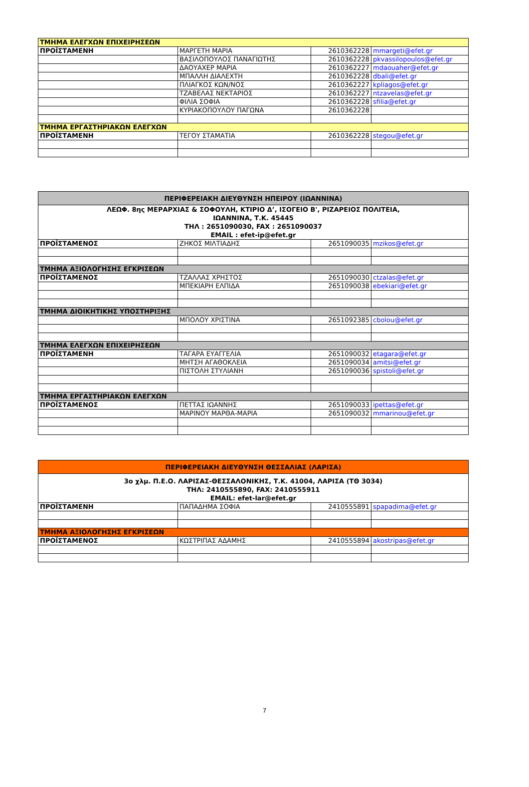| ΤΜΗΜΑ ΕΛΕΓΧΩΝ ΕΠΙΧΕΙΡΗΣΕΩΝ | | | |
| ΠΡΟΪΣΤΑΜΕΝΗ | ΜΑΡΓΕΤΗ ΜΑΡΙΑ | 2610362228 | mmargeti@efet.gr |
| | ΒΑΣΙΛΟΠΟΥΛΟΣ ΠΑΝΑΓΙΩΤΗΣ | 2610362228 | pkvassilopoulos@efet.gr |
| | ΔΑΟΥΑΧΕΡ ΜΑΡΙΑ | 2610362227 | mdaouaher@efet.gr |
| | ΜΠΑΛΛΗ ΔΙΑΛΕΧΤΗ | 2610362228 | dbali@efet.gr |
| | ΠΛΙΑΓΚΟΣ ΚΩΝ/ΝΟΣ | 2610362227 | kpliagos@efet.gr |
| | ΤΖΑΒΕΛΑΣ ΝΕΚΤΑΡΙΟΣ | 2610362227 | ntzavelas@efet.gr |
| | ΦΙΛΙΑ ΣΟΦΙΑ | 2610362228 | sfilia@efet.gr |
| | ΚΥΡΙΑΚΟΠΟΥΛΟΥ ΠΑΓΩΝΑ | 2610362228 | |
| ΤΜΗΜΑ ΕΡΓΑΣΤΗΡΙΑΚΩΝ ΕΛΕΓΧΩΝ | | | |
| ΠΡΟΪΣΤΑΜΕΝΗ | ΤΕΓΟΥ ΣΤΑΜΑΤΙΑ | 2610362228 | stegou@efet.gr |
| ΠΕΡΙΦΕΡΕΙΑΚΗ ΔΙΕΥΘΥΝΣΗ ΗΠΕΙΡΟΥ (ΙΩΑΝΝΙΝΑ) | | | |
| ΛΕΩΦ. 8ης ΜΕΡΑΡΧΙΑΣ & ΣΟΦΟΥΛΗ, ΚΤΙΡΙΟ Δ’, ΙΣΟΓΕΙΟ Β', ΡΙΖΑΡΕΙΟΣ ΠΟΛΙΤΕΙΑ, ΙΩΑΝΝΙΝΑ, Τ.Κ. 45445 ΤΗΛ : 2651090030, FAX : 2651090037 EMAIL : efet-ip@efet.gr | | | |
| ΠΡΟΪΣΤΑΜΕΝΟΣ | ΖΗΚΟΣ ΜΙΛΤΙΑΔΗΣ | 2651090035 | mzikos@efet.gr |
| ΤΜΗΜΑ ΑΞΙΟΛΟΓΗΣΗΣ ΕΓΚΡΙΣΕΩΝ | | | |
| ΠΡΟΪΣΤΑΜΕΝΟΣ | ΤΖΑΛΛΑΣ ΧΡΗΣΤΟΣ | 2651090030 | ctzalas@efet.gr |
| | ΜΠΕΚΙΑΡΗ ΕΛΠΙΔΑ | 2651090038 | ebekiari@efet.gr |
| ΤΜΗΜΑ ΔΙΟΙΚΗΤΙΚΗΣ ΥΠΟΣΤΗΡΙΞΗΣ | | | |
| | ΜΠΟΛΟΥ ΧΡΙΣΤΙΝΑ | 2651092385 | cbolou@efet.gr |
| ΤΜΗΜΑ ΕΛΕΓΧΩΝ ΕΠΙΧΕΙΡΗΣΕΩΝ | | | |
| ΠΡΟΪΣΤΑΜΕΝΗ | ΤΑΓΑΡΑ ΕΥΑΓΓΕΛΙΑ | 2651090032 | etagara@efet.gr |
| | ΜΗΤΣΗ ΑΓΑΘΟΚΛΕΙΑ | 2651090034 | amitsi@efet.gr |
| | ΠΙΣΤΟΛΗ ΣΤΥΛΙΑΝΗ | 2651090036 | spistoli@efet.gr |
| ΤΜΗΜΑ ΕΡΓΑΣΤΗΡΙΑΚΩΝ ΕΛΕΓΧΩΝ | | | |
| ΠΡΟΪΣΤΑΜΕΝΟΣ | ΠΕΤΤΑΣ ΙΩΑΝΝΗΣ | 2651090033 | ipettas@efet.gr |
| | ΜΑΡΙΝΟΥ ΜΑΡΘΑ-ΜΑΡΙΑ | 2651090032 | mmarinou@efet.gr |
| ΠΕΡΙΦΕΡΕΙΑΚΗ ΔΙΕΥΘΥΝΣΗ ΘΕΣΣΑΛΙΑΣ (ΛΑΡΙΣΑ) | | | |
| 3ο χλμ. Π.Ε.Ο. ΛΑΡΙΣΑΣ-ΘΕΣΣΑΛΟΝΙΚΗΣ, Τ.Κ. 41004, ΛΑΡΙΣΑ (ΤΘ 3034) ΤΗΛ: 2410555890, FAX: 2410555911 EMAIL: efet-lar@efet.gr | | | |
| ΠΡΟΪΣΤΑΜΕΝΗ | ΠΑΠΑΔΗΜΑ ΣΟΦΙΑ | 2410555891 | spapadima@efet.gr |
| ΤΜΗΜΑ ΑΞΙΟΛΟΓΗΣΗΣ ΕΓΚΡΙΣΕΩΝ | | | |
| ΠΡΟΪΣΤΑΜΕΝΟΣ | ΚΩΣΤΡΙΠΑΣ ΑΔΑΜΗΣ | 2410555894 | akostripas@efet.gr |
7